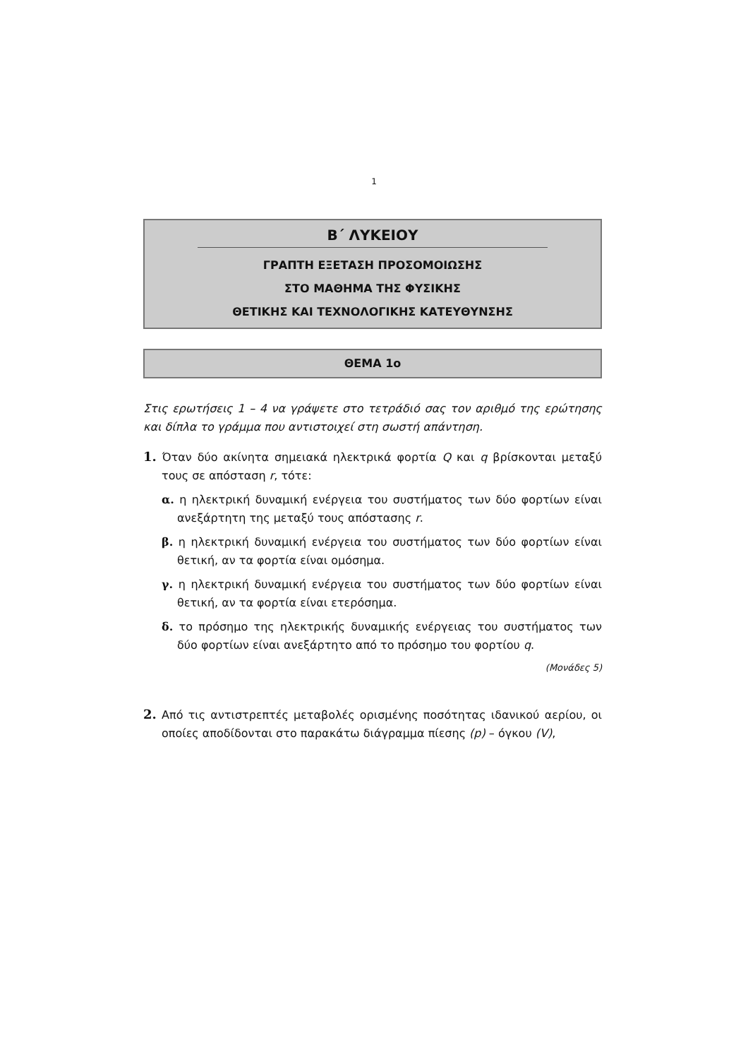1
Β΄ ΛΥΚΕΙΟΥ
ΓΡΑΠΤΗ ΕΞΕΤΑΣΗ ΠΡΟΣΟΜΟΙΩΣΗΣ
ΣΤΟ ΜΑΘΗΜΑ ΤΗΣ ΦΥΣΙΚΗΣ
ΘΕΤΙΚΗΣ ΚΑΙ ΤΕΧΝΟΛΟΓΙΚΗΣ ΚΑΤΕΥΘΥΝΣΗΣ
ΘΕΜΑ 1ο
Στις ερωτήσεις 1 – 4 να γράψετε στο τετράδιό σας τον αριθμό της ερώτησης και δίπλα το γράμμα που αντιστοιχεί στη σωστή απάντηση.
1. Όταν δύο ακίνητα σημειακά ηλεκτρικά φορτία Q και q βρίσκονται μεταξύ τους σε απόσταση r, τότε:
α. η ηλεκτρική δυναμική ενέργεια του συστήματος των δύο φορτίων είναι ανεξάρτητη της μεταξύ τους απόστασης r.
β. η ηλεκτρική δυναμική ενέργεια του συστήματος των δύο φορτίων είναι θετική, αν τα φορτία είναι ομόσημα.
γ. η ηλεκτρική δυναμική ενέργεια του συστήματος των δύο φορτίων είναι θετική, αν τα φορτία είναι ετερόσημα.
δ. το πρόσημο της ηλεκτρικής δυναμικής ενέργειας του συστήματος των δύο φορτίων είναι ανεξάρτητο από το πρόσημο του φορτίου q.
(Μονάδες 5)
2. Από τις αντιστρεπτές μεταβολές ορισμένης ποσότητας ιδανικού αερίου, οι οποίες αποδίδονται στο παρακάτω διάγραμμα πίεσης (p) – όγκου (V),